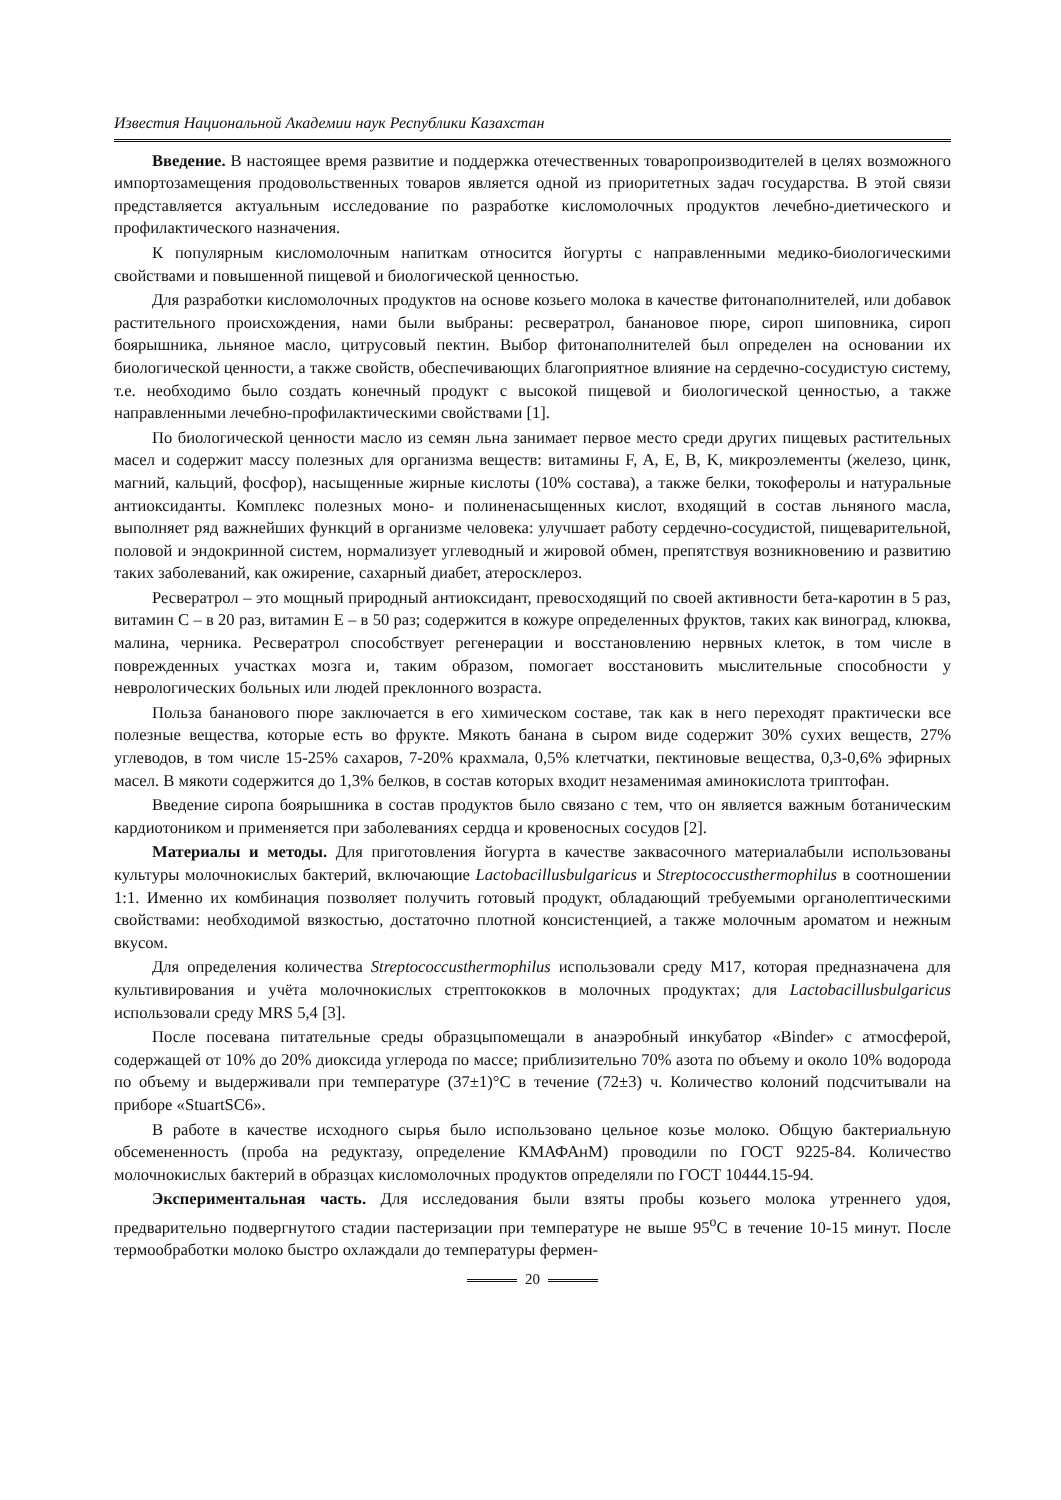Известия Национальной Академии наук Республики Казахстан
Введение. В настоящее время развитие и поддержка отечественных товаропроизводителей в целях возможного импортозамещения продовольственных товаров является одной из приоритетных задач государства. В этой связи представляется актуальным исследование по разработке кисломолочных продуктов лечебно-диетического и профилактического назначения.
К популярным кисломолочным напиткам относится йогурты с направленными медико-биологическими свойствами и повышенной пищевой и биологической ценностью.
Для разработки кисломолочных продуктов на основе козьего молока в качестве фитонаполнителей, или добавок растительного происхождения, нами были выбраны: ресвератрол, банановое пюре, сироп шиповника, сироп боярышника, льняное масло, цитрусовый пектин. Выбор фитонаполнителей был определен на основании их биологической ценности, а также свойств, обеспечивающих благоприятное влияние на сердечно-сосудистую систему, т.е. необходимо было создать конечный продукт с высокой пищевой и биологической ценностью, а также направленными лечебно-профилактическими свойствами [1].
По биологической ценности масло из семян льна занимает первое место среди других пищевых растительных масел и содержит массу полезных для организма веществ: витамины F, A, E, B, K, микроэлементы (железо, цинк, магний, кальций, фосфор), насыщенные жирные кислоты (10% состава), а также белки, токоферолы и натуральные антиоксиданты. Комплекс полезных моно- и полиненасыщенных кислот, входящий в состав льняного масла, выполняет ряд важнейших функций в организме человека: улучшает работу сердечно-сосудистой, пищеварительной, половой и эндокринной систем, нормализует углеводный и жировой обмен, препятствуя возникновению и развитию таких заболеваний, как ожирение, сахарный диабет, атеросклероз.
Ресвератрол – это мощный природный антиоксидант, превосходящий по своей активности бета-каротин в 5 раз, витамин С – в 20 раз, витамин Е – в 50 раз; содержится в кожуре определенных фруктов, таких как виноград, клюква, малина, черника. Ресвератрол способствует регенерации и восстановлению нервных клеток, в том числе в поврежденных участках мозга и, таким образом, помогает восстановить мыслительные способности у неврологических больных или людей преклонного возраста.
Польза бананового пюре заключается в его химическом составе, так как в него переходят практически все полезные вещества, которые есть во фрукте. Мякоть банана в сыром виде содержит 30% сухих веществ, 27% углеводов, в том числе 15-25% сахаров, 7-20% крахмала, 0,5% клетчатки, пектиновые вещества, 0,3-0,6% эфирных масел. В мякоти содержится до 1,3% белков, в состав которых входит незаменимая аминокислота триптофан.
Введение сиропа боярышника в состав продуктов было связано с тем, что он является важным ботаническим кардиотоником и применяется при заболеваниях сердца и кровеносных сосудов [2].
Материалы и методы. Для приготовления йогурта в качестве заквасочного материалабыли использованы культуры молочнокислых бактерий, включающие Lactobacillusbulgaricus и Streptococcusthermophilus в соотношении 1:1. Именно их комбинация позволяет получить готовый продукт, обладающий требуемыми органолептическими свойствами: необходимой вязкостью, достаточно плотной консистенцией, а также молочным ароматом и нежным вкусом.
Для определения количества Streptococcusthermophilus использовали среду М17, которая предназначена для культивирования и учёта молочнокислых стрептококков в молочных продуктах; для Lactobacillusbulgaricus использовали среду MRS 5,4 [3].
После посевана питательные среды образцыпомещали в анаэробный инкубатор «Binder» с атмосферой, содержащей от 10% до 20% диоксида углерода по массе; приблизительно 70% азота по объему и около 10% водорода по объему и выдерживали при температуре (37±1)°С в течение (72±3) ч. Количество колоний подсчитывали на приборе «StuartSC6».
В работе в качестве исходного сырья было использовано цельное козье молоко. Общую бактериальную обсемененность (проба на редуктазу, определение КМАФАнМ) проводили по ГОСТ 9225-84. Количество молочнокислых бактерий в образцах кисломолочных продуктов определяли по ГОСТ 10444.15-94.
Экспериментальная часть. Для исследования были взяты пробы козьего молока утреннего удоя, предварительно подвергнутого стадии пастеризации при температуре не выше 95<sup>о</sup>С в течение 10-15 минут. После термообработки молоко быстро охлаждали до температуры фермен-
20